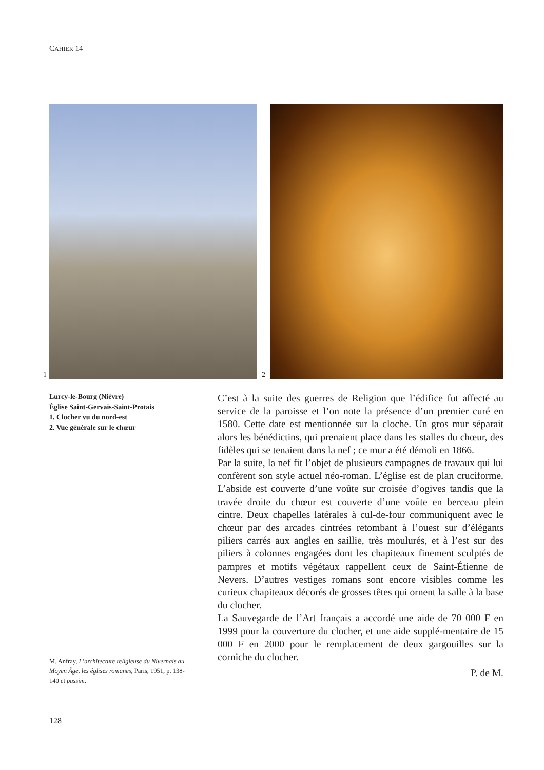CAHIER 14
1
2
Lurcy-le-Bourg (Nièvre)
Église Saint-Gervais-Saint-Protais
1. Clocher vu du nord-est
2. Vue générale sur le chœur
C’est à la suite des guerres de Religion que l’édifice fut affecté au service de la paroisse et l’on note la présence d’un premier curé en 1580. Cette date est mentionnée sur la cloche. Un gros mur séparait alors les bénédictins, qui prenaient place dans les stalles du chœur, des fidèles qui se tenaient dans la nef ; ce mur a été démoli en 1866.
Par la suite, la nef fit l’objet de plusieurs campagnes de travaux qui lui confèrent son style actuel néo-roman. L’église est de plan cruciforme. L’abside est couverte d’une voûte sur croisée d’ogives tandis que la travée droite du chœur est couverte d’une voûte en berceau plein cintre. Deux chapelles latérales à cul-de-four communiquent avec le chœur par des arcades cintrées retombant à l’ouest sur d’élégants piliers carrés aux angles en saillie, très moulurés, et à l’est sur des piliers à colonnes engagées dont les chapiteaux finement sculptés de pampres et motifs végétaux rappellent ceux de Saint-Étienne de Nevers. D’autres vestiges romans sont encore visibles comme les curieux chapiteaux décorés de grosses têtes qui ornent la salle à la base du clocher.
La Sauvegarde de l’Art français a accordé une aide de 70 000 F en 1999 pour la couverture du clocher, et une aide supplé-mentaire de 15 000 F en 2000 pour le remplacement de deux gargouilles sur la corniche du clocher.
P. de M.
M. Anfray, L’architecture religieuse du Nivernais au Moyen Âge, les églises romanes, Paris, 1951, p. 138-140 et passim.
128